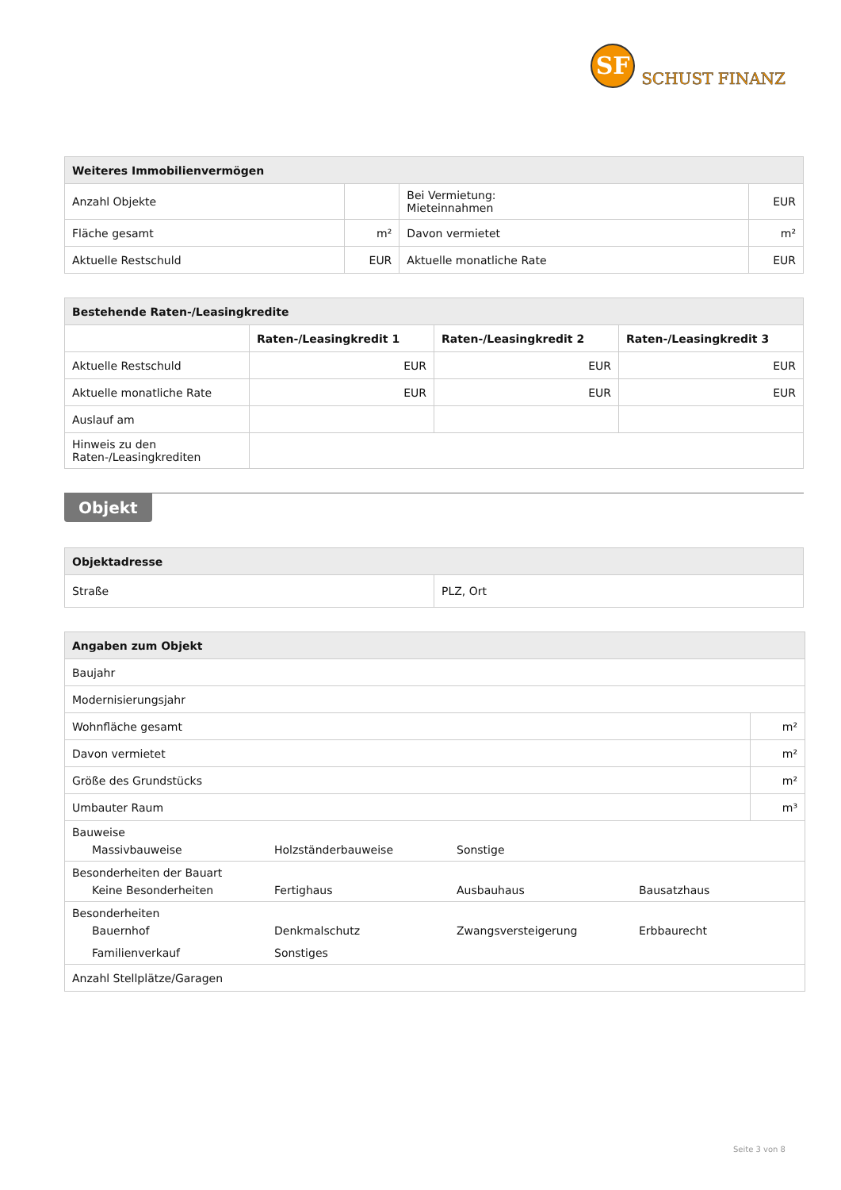SF
SCHUST FINANZ
| Weiteres Immobilienvermögen | | | |
| --- | --- | --- | --- |
| Anzahl Objekte | | Bei Vermietung: Mieteinnahmen | EUR |
| Fläche gesamt | m² | Davon vermietet | m² |
| Aktuelle Restschuld | EUR | Aktuelle monatliche Rate | EUR |
| Bestehende Raten-/Leasingkredite | | | |
| --- | --- | --- | --- |
| | Raten-/Leasingkredit 1 | Raten-/Leasingkredit 2 | Raten-/Leasingkredit 3 |
| Aktuelle Restschuld | EUR | EUR | EUR |
| Aktuelle monatliche Rate | EUR | EUR | EUR |
| Auslauf am | | | |
| Hinweis zu den Raten-/Leasingkrediten | | | |
Objekt
| Objektadresse | |
| --- | --- |
| Straße | PLZ, Ort |
| Angaben zum Objekt | |
| --- | --- |
| Baujahr | |
| Modernisierungsjahr | |
| Wohnfläche gesamt | m² |
| Davon vermietet | m² |
| Größe des Grundstücks | m² |
| Umbauter Raum | m³ |
| Bauweise Massivbauweise Holzständerbauweise Sonstige | |
| Besonderheiten der Bauart Keine Besonderheiten Fertighaus Ausbauhaus Bausatzhaus | |
| Besonderheiten Bauernhof Denkmalschutz Zwangsversteigerung Erbbaurecht Familienverkauf Sonstiges | |
| Anzahl Stellplätze/Garagen | |
Seite 3 von 8